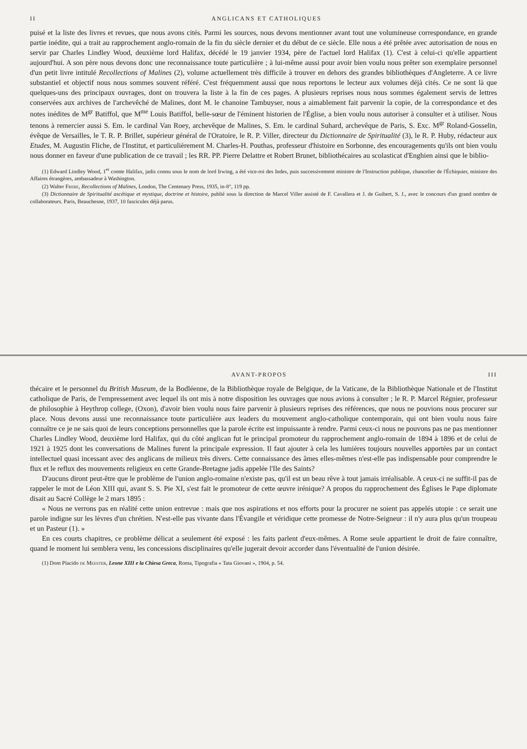II ANGLICANS ET CATHOLIQUES
puisé et la liste des livres et revues, que nous avons cités. Parmi les sources, nous devons mentionner avant tout une volumineuse correspondance, en grande partie inédite, qui a trait au rapprochement anglo-romain de la fin du siècle dernier et du début de ce siècle. Elle nous a été prêtée avec autorisation de nous en servir par Charles Lindley Wood, deuxième lord Halifax, décédé le 19 janvier 1934, père de l'actuel lord Halifax (1). C'est à celui-ci qu'elle appartient aujourd'hui. A son père nous devons donc une reconnaissance toute particulière ; à lui-même aussi pour avoir bien voulu nous prêter son exemplaire personnel d'un petit livre intitulé Recollections of Malines (2), volume actuellement très difficile à trouver en dehors des grandes bibliothèques d'Angleterre. A ce livre substantiel et objectif nous nous sommes souvent référé. C'est fréquemment aussi que nous reportons le lecteur aux volumes déjà cités. Ce ne sont là que quelques-uns des principaux ouvrages, dont on trouvera la liste à la fin de ces pages. A plusieurs reprises nous nous sommes également servis de lettres conservées aux archives de l'archevêché de Malines, dont M. le chanoine Tambuyser, nous a aimablement fait parvenir la copie, de la correspondance et des notes inédites de M<sup>gr</sup> Batiffol, que M<sup>me</sup> Louis Batiffol, belle-sœur de l'éminent historien de l'Église, a bien voulu nous autoriser à consulter et à utiliser. Nous tenons à remercier aussi S. Em. le cardinal Van Roey, archevêque de Malines, S. Em. le cardinal Suhard, archevêque de Paris, S. Exc. M<sup>gr</sup> Roland-Gosselin, évêque de Versailles, le T. R. P. Brillet, supérieur général de l'Oratoire, le R. P. Viller, directeur du Dictionnaire de Spiritualité (3), le R. P. Huby, rédacteur aux Etudes, M. Augustin Fliche, de l'Institut, et particulièrement M. Charles-H. Pouthas, professeur d'histoire en Sorbonne, des encouragements qu'ils ont bien voulu nous donner en faveur d'une publication de ce travail ; les RR. PP. Pierre Delattre et Robert Brunet, bibliothécaires au scolasticat d'Enghien ainsi que le biblio-
(1) Edward Lindley Wood, 1<sup>er</sup> comte Halifax, jadis connu sous le nom de lord Irwing, a été vice-roi des Indes, puis successivement ministre de l'Instruction publique, chancelier de l'Échiquier, ministre des Affaires étrangères, ambassadeur à Washington.
(2) Walter Frere, Recollections of Malines, London, The Centenary Press, 1935, in-8°, 119 pp.
(3) Dictionnaire de Spiritualité ascétique et mystique, doctrine et histoire, publié sous la direction de Marcel Viller assisté de F. Cavallera et J. de Guibert, S. J., avec le concours d'un grand nombre de collaborateurs. Paris, Beauchesne, 1937, 10 fascicules déjà parus.
AVANT-PROPOS III
thécaire et le personnel du British Museum, de la Bodléenne, de la Bibliothèque royale de Belgique, de la Vaticane, de la Bibliothèque Nationale et de l'Institut catholique de Paris, de l'empressement avec lequel ils ont mis à notre disposition les ouvrages que nous avions à consulter ; le R. P. Marcel Régnier, professeur de philosophie à Heythrop college, (Oxon), d'avoir bien voulu nous faire parvenir à plusieurs reprises des références, que nous ne pouvions nous procurer sur place. Nous devons aussi une reconnaissance toute particulière aux leaders du mouvement anglo-catholique contemporain, qui ont bien voulu nous faire connaître ce je ne sais quoi de leurs conceptions personnelles que la parole écrite est impuissante à rendre. Parmi ceux-ci nous ne pouvons pas ne pas mentionner Charles Lindley Wood, deuxième lord Halifax, qui du côté anglican fut le principal promoteur du rapprochement anglo-romain de 1894 à 1896 et de celui de 1921 à 1925 dont les conversations de Malines furent la principale expression. Il faut ajouter à cela les lumières toujours nouvelles apportées par un contact intellectuel quasi incessant avec des anglicans de milieux très divers. Cette connaissance des âmes elles-mêmes n'est-elle pas indispensable pour comprendre le flux et le reflux des mouvements religieux en cette Grande-Bretagne jadis appelée l'Ile des Saints?
D'aucuns diront peut-être que le problème de l'union anglo-romaine n'existe pas, qu'il est un beau rêve à tout jamais irréalisable. A ceux-ci ne suffit-il pas de rappeler le mot de Léon XIII qui, avant S. S. Pie XI, s'est fait le promoteur de cette œuvre irénique? A propos du rapprochement des Églises le Pape diplomate disait au Sacré Collège le 2 mars 1895 :
« Nous ne verrons pas en réalité cette union entrevue : mais que nos aspirations et nos efforts pour la procurer ne soient pas appelés utopie : ce serait une parole indigne sur les lèvres d'un chrétien. N'est-elle pas vivante dans l'Évangile et véridique cette promesse de Notre-Seigneur : il n'y aura plus qu'un troupeau et un Pasteur (1). »
En ces courts chapitres, ce problème délicat a seulement été exposé : les faits parlent d'eux-mêmes. A Rome seule appartient le droit de faire connaître, quand le moment lui semblera venu, les concessions disciplinaires qu'elle jugerait devoir accorder dans l'éventualité de l'union désirée.
(1) Dom Placido de Meester, Leone XIII e la Chiesa Greca, Roma, Tipografia « Tata Giovani », 1904, p. 54.